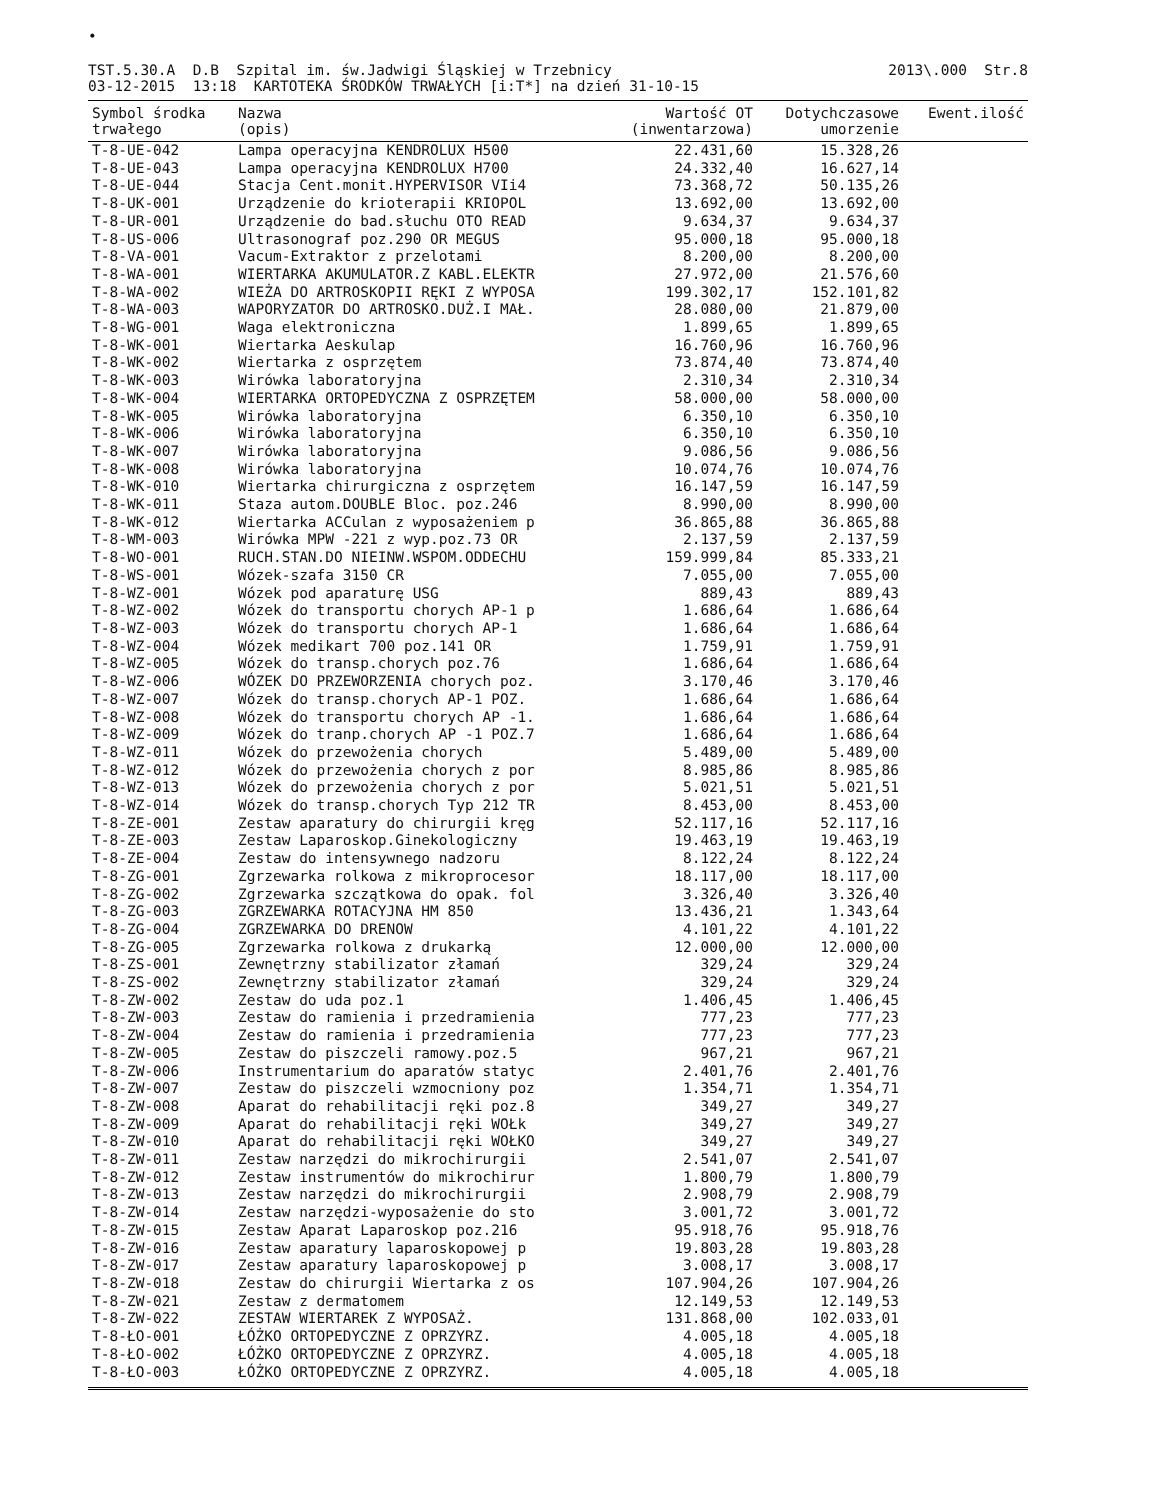•
TST.5.30.A D.B Szpital im. św.Jadwigi Śląskiej w Trzebnicy
03-12-2015 13:18 KARTOTEKA ŚRODKÓW TRWAŁYCH [i:T*] na dzień 31-10-15
2013\.000 Str.8
| Symbol środka trwałego | Nazwa (opis) | Wartość OT (inwentarzowa) | Dotychczasowe umorzenie | Ewent.ilość |
| --- | --- | --- | --- | --- |
| T-8-UE-042 | Lampa operacyjna KENDROLUX H500 | 22.431,60 | 15.328,26 | |
| T-8-UE-043 | Lampa operacyjna KENDROLUX H700 | 24.332,40 | 16.627,14 | |
| T-8-UE-044 | Stacja Cent.monit.HYPERVISOR VIi4 | 73.368,72 | 50.135,26 | |
| T-8-UK-001 | Urządzenie do krioterapii KRIOPOL | 13.692,00 | 13.692,00 | |
| T-8-UR-001 | Urządzenie do bad.słuchu OTO READ | 9.634,37 | 9.634,37 | |
| T-8-US-006 | Ultrasonograf poz.290 OR MEGUS | 95.000,18 | 95.000,18 | |
| T-8-VA-001 | Vacum-Extraktor z przelotami | 8.200,00 | 8.200,00 | |
| T-8-WA-001 | WIERTARKA AKUMULATOR.Z KABL.ELEKTR | 27.972,00 | 21.576,60 | |
| T-8-WA-002 | WIEŻA DO ARTROSKOPII RĘKI Z WYPOSA | 199.302,17 | 152.101,82 | |
| T-8-WA-003 | WAPORYZATOR DO ARTROSKO.DUŻ.I MAŁ. | 28.080,00 | 21.879,00 | |
| T-8-WG-001 | Waga elektroniczna | 1.899,65 | 1.899,65 | |
| T-8-WK-001 | Wiertarka Aeskulap | 16.760,96 | 16.760,96 | |
| T-8-WK-002 | Wiertarka z osprzętem | 73.874,40 | 73.874,40 | |
| T-8-WK-003 | Wirówka laboratoryjna | 2.310,34 | 2.310,34 | |
| T-8-WK-004 | WIERTARKA ORTOPEDYCZNA Z OSPRZĘTEM | 58.000,00 | 58.000,00 | |
| T-8-WK-005 | Wirówka laboratoryjna | 6.350,10 | 6.350,10 | |
| T-8-WK-006 | Wirówka laboratoryjna | 6.350,10 | 6.350,10 | |
| T-8-WK-007 | Wirówka laboratoryjna | 9.086,56 | 9.086,56 | |
| T-8-WK-008 | Wirówka laboratoryjna | 10.074,76 | 10.074,76 | |
| T-8-WK-010 | Wiertarka chirurgiczna z osprzętem | 16.147,59 | 16.147,59 | |
| T-8-WK-011 | Staza autom.DOUBLE Bloc. poz.246 | 8.990,00 | 8.990,00 | |
| T-8-WK-012 | Wiertarka ACCulan z wyposażeniem p | 36.865,88 | 36.865,88 | |
| T-8-WM-003 | Wirówka MPW -221 z wyp.poz.73 OR | 2.137,59 | 2.137,59 | |
| T-8-WO-001 | RUCH.STAN.DO NIEINW.WSPOM.ODDECHU | 159.999,84 | 85.333,21 | |
| T-8-WS-001 | Wózek-szafa 3150 CR | 7.055,00 | 7.055,00 | |
| T-8-WZ-001 | Wózek pod aparaturę USG | 889,43 | 889,43 | |
| T-8-WZ-002 | Wózek do transportu chorych AP-1 p | 1.686,64 | 1.686,64 | |
| T-8-WZ-003 | Wózek do transportu chorych AP-1 | 1.686,64 | 1.686,64 | |
| T-8-WZ-004 | Wózek medikart 700 poz.141 OR | 1.759,91 | 1.759,91 | |
| T-8-WZ-005 | Wózek do transp.chorych poz.76 | 1.686,64 | 1.686,64 | |
| T-8-WZ-006 | WÓZEK DO PRZEWORZENIA chorych poz. | 3.170,46 | 3.170,46 | |
| T-8-WZ-007 | Wózek do transp.chorych AP-1 POZ. | 1.686,64 | 1.686,64 | |
| T-8-WZ-008 | Wózek do transportu chorych AP -1. | 1.686,64 | 1.686,64 | |
| T-8-WZ-009 | Wózek do tranp.chorych AP -1 POZ.7 | 1.686,64 | 1.686,64 | |
| T-8-WZ-011 | Wózek do przewożenia chorych | 5.489,00 | 5.489,00 | |
| T-8-WZ-012 | Wózek do przewożenia chorych z por | 8.985,86 | 8.985,86 | |
| T-8-WZ-013 | Wózek do przewożenia chorych z por | 5.021,51 | 5.021,51 | |
| T-8-WZ-014 | Wózek do transp.chorych Typ 212 TR | 8.453,00 | 8.453,00 | |
| T-8-ZE-001 | Zestaw aparatury do chirurgii kręg | 52.117,16 | 52.117,16 | |
| T-8-ZE-003 | Zestaw Laparoskop.Ginekologiczny | 19.463,19 | 19.463,19 | |
| T-8-ZE-004 | Zestaw do intensywnego nadzoru | 8.122,24 | 8.122,24 | |
| T-8-ZG-001 | Zgrzewarka rolkowa z mikroprocesor | 18.117,00 | 18.117,00 | |
| T-8-ZG-002 | Zgrzewarka szczątkowa do opak. fol | 3.326,40 | 3.326,40 | |
| T-8-ZG-003 | ZGRZEWARKA ROTACYJNA HM 850 | 13.436,21 | 1.343,64 | |
| T-8-ZG-004 | ZGRZEWARKA DO DRENOW | 4.101,22 | 4.101,22 | |
| T-8-ZG-005 | Zgrzewarka rolkowa z drukarką | 12.000,00 | 12.000,00 | |
| T-8-ZS-001 | Zewnętrzny stabilizator złamań | 329,24 | 329,24 | |
| T-8-ZS-002 | Zewnętrzny stabilizator złamań | 329,24 | 329,24 | |
| T-8-ZW-002 | Zestaw do uda poz.1 | 1.406,45 | 1.406,45 | |
| T-8-ZW-003 | Zestaw do ramienia i przedramienia | 777,23 | 777,23 | |
| T-8-ZW-004 | Zestaw do ramienia i przedramienia | 777,23 | 777,23 | |
| T-8-ZW-005 | Zestaw do piszczeli ramowy.poz.5 | 967,21 | 967,21 | |
| T-8-ZW-006 | Instrumentarium do aparatów statyc | 2.401,76 | 2.401,76 | |
| T-8-ZW-007 | Zestaw do piszczeli wzmocniony poz | 1.354,71 | 1.354,71 | |
| T-8-ZW-008 | Aparat do rehabilitacji ręki poz.8 | 349,27 | 349,27 | |
| T-8-ZW-009 | Aparat do rehabilitacji ręki WOŁk | 349,27 | 349,27 | |
| T-8-ZW-010 | Aparat do rehabilitacji ręki WOŁKO | 349,27 | 349,27 | |
| T-8-ZW-011 | Zestaw narzędzi do mikrochirurgii | 2.541,07 | 2.541,07 | |
| T-8-ZW-012 | Zestaw instrumentów do mikrochirur | 1.800,79 | 1.800,79 | |
| T-8-ZW-013 | Zestaw narzędzi do mikrochirurgii | 2.908,79 | 2.908,79 | |
| T-8-ZW-014 | Zestaw narzędzi-wyposażenie do sto | 3.001,72 | 3.001,72 | |
| T-8-ZW-015 | Zestaw Aparat Laparoskop poz.216 | 95.918,76 | 95.918,76 | |
| T-8-ZW-016 | Zestaw aparatury laparoskopowej p | 19.803,28 | 19.803,28 | |
| T-8-ZW-017 | Zestaw aparatury laparoskopowej p | 3.008,17 | 3.008,17 | |
| T-8-ZW-018 | Zestaw do chirurgii Wiertarka z os | 107.904,26 | 107.904,26 | |
| T-8-ZW-021 | Zestaw z dermatomem | 12.149,53 | 12.149,53 | |
| T-8-ZW-022 | ZESTAW WIERTAREK Z WYPOSAŻ. | 131.868,00 | 102.033,01 | |
| T-8-ŁO-001 | ŁÓŻKO ORTOPEDYCZNE Z OPRZYRZ. | 4.005,18 | 4.005,18 | |
| T-8-ŁO-002 | ŁÓŻKO ORTOPEDYCZNE Z OPRZYRZ. | 4.005,18 | 4.005,18 | |
| T-8-ŁO-003 | ŁÓŻKO ORTOPEDYCZNE Z OPRZYRZ. | 4.005,18 | 4.005,18 | |